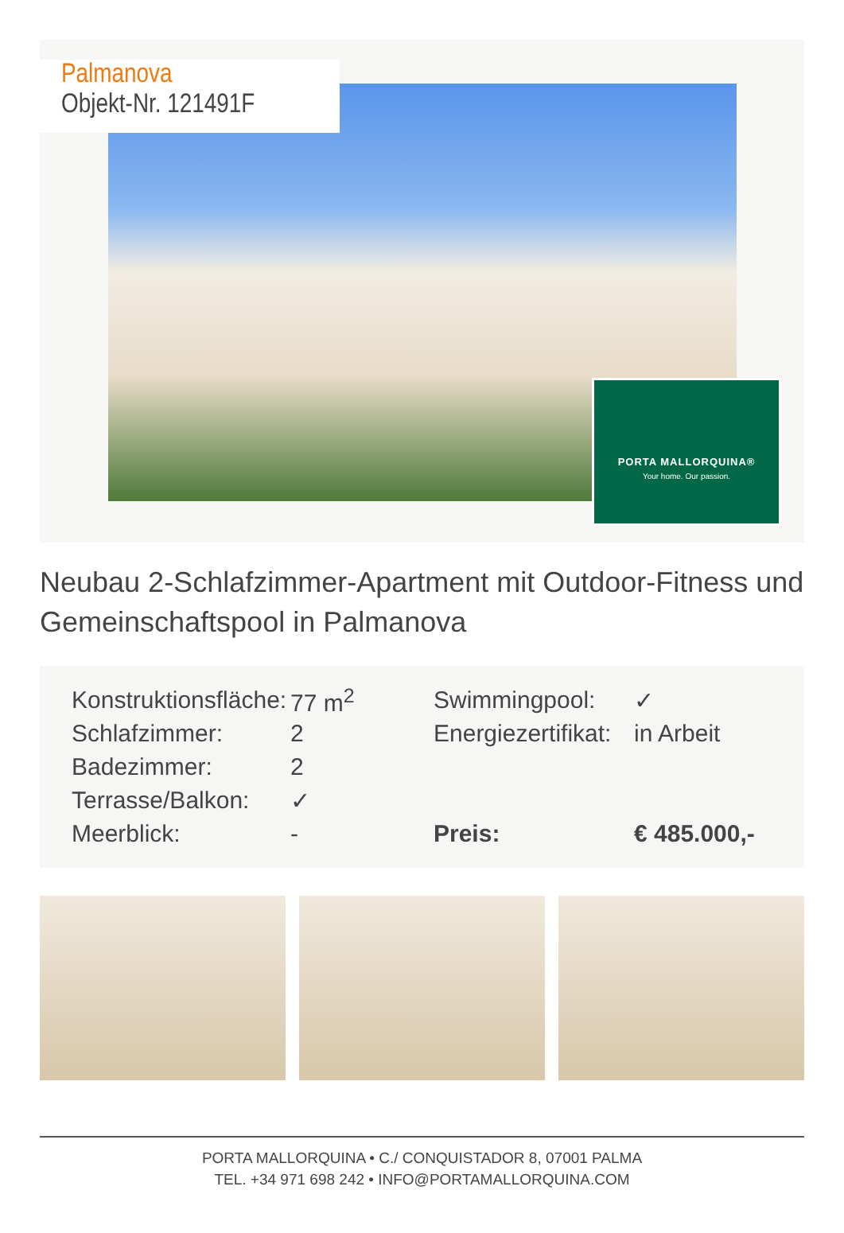Palmanova
Objekt-Nr. 121491F
PORTA MALLORQUINA®
Your home. Our passion.
Neubau 2-Schlafzimmer-Apartment mit Outdoor-Fitness und Gemeinschaftspool in Palmanova
| Konstruktionsfläche: | 77 m<sup>2</sup> | Swimmingpool: | ✓ |
| Schlafzimmer: | 2 | Energiezertifikat: | in Arbeit |
| Badezimmer: | 2 | | |
| Terrasse/Balkon: | ✓ | | |
| Meerblick: | - | Preis: | € 485.000,- |
PORTA MALLORQUINA • C./ CONQUISTADOR 8, 07001 PALMA
TEL. +34 971 698 242 • INFO@PORTAMALLORQUINA.COM